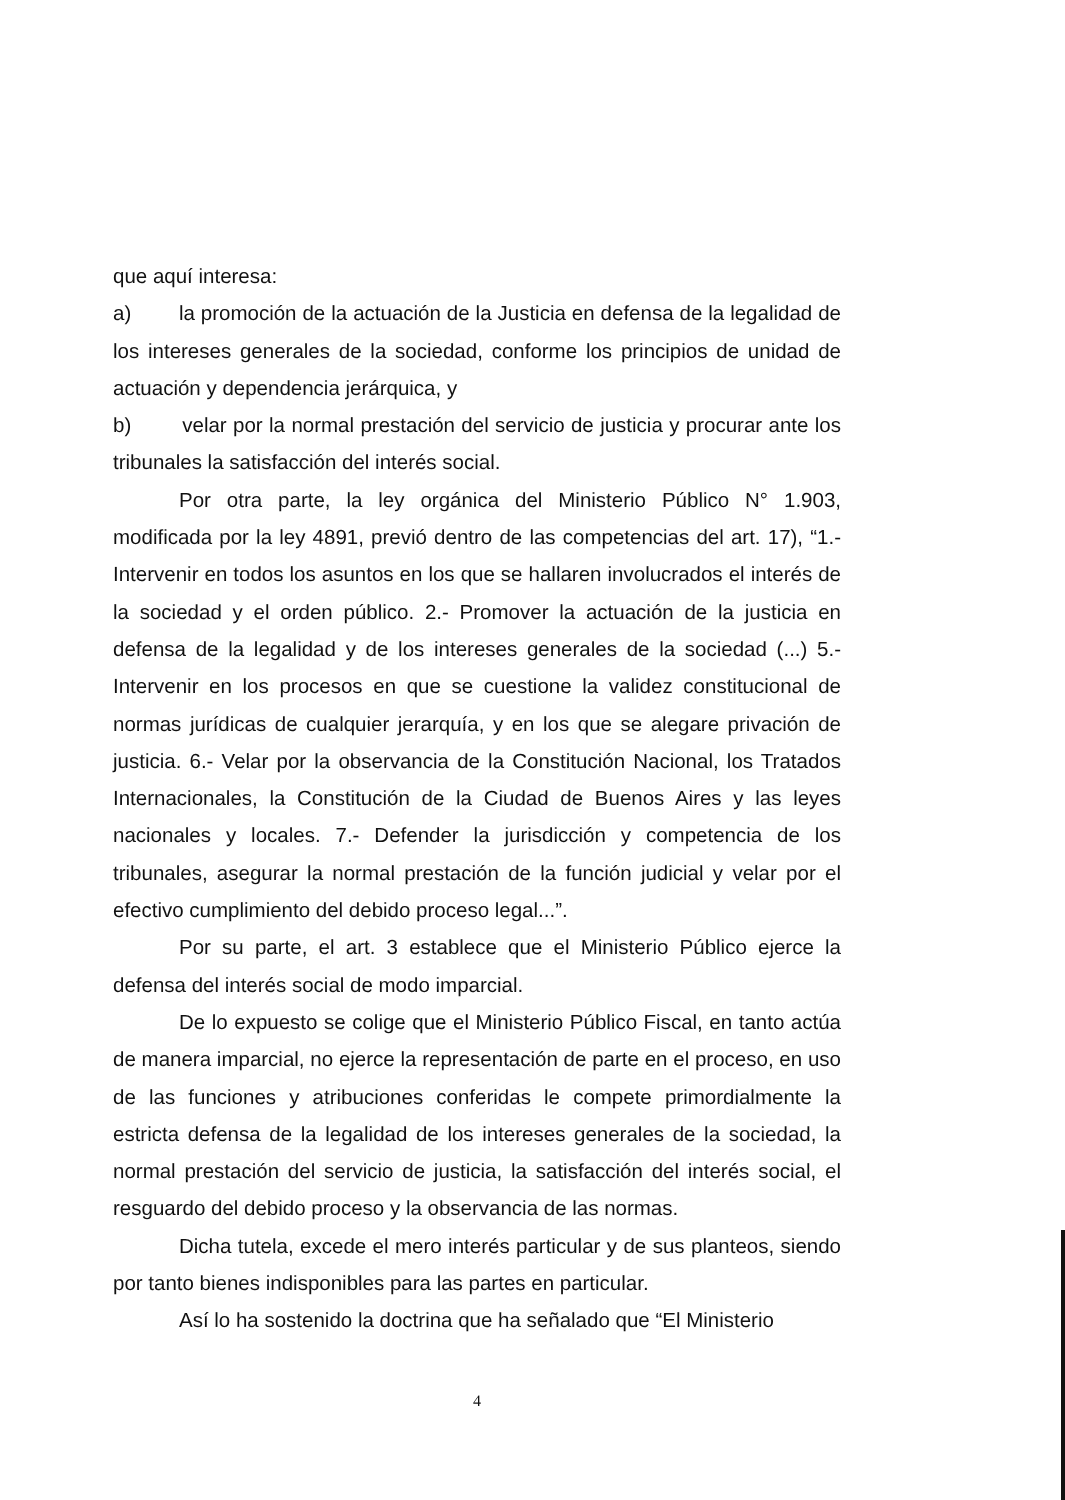que aquí interesa:
a) la promoción de la actuación de la Justicia en defensa de la legalidad de los intereses generales de la sociedad, conforme los principios de unidad de actuación y dependencia jerárquica, y
b) velar por la normal prestación del servicio de justicia y procurar ante los tribunales la satisfacción del interés social.
Por otra parte, la ley orgánica del Ministerio Público N° 1.903, modificada por la ley 4891, previó dentro de las competencias del art. 17), “1.- Intervenir en todos los asuntos en los que se hallaren involucrados el interés de la sociedad y el orden público. 2.- Promover la actuación de la justicia en defensa de la legalidad y de los intereses generales de la sociedad (...) 5.- Intervenir en los procesos en que se cuestione la validez constitucional de normas jurídicas de cualquier jerarquía, y en los que se alegare privación de justicia. 6.- Velar por la observancia de la Constitución Nacional, los Tratados Internacionales, la Constitución de la Ciudad de Buenos Aires y las leyes nacionales y locales. 7.- Defender la jurisdicción y competencia de los tribunales, asegurar la normal prestación de la función judicial y velar por el efectivo cumplimiento del debido proceso legal...”.
Por su parte, el art. 3 establece que el Ministerio Público ejerce la defensa del interés social de modo imparcial.
De lo expuesto se colige que el Ministerio Público Fiscal, en tanto actúa de manera imparcial, no ejerce la representación de parte en el proceso, en uso de las funciones y atribuciones conferidas le compete primordialmente la estricta defensa de la legalidad de los intereses generales de la sociedad, la normal prestación del servicio de justicia, la satisfacción del interés social, el resguardo del debido proceso y la observancia de las normas.
Dicha tutela, excede el mero interés particular y de sus planteos, siendo por tanto bienes indisponibles para las partes en particular.
Así lo ha sostenido la doctrina que ha señalado que “El Ministerio
4